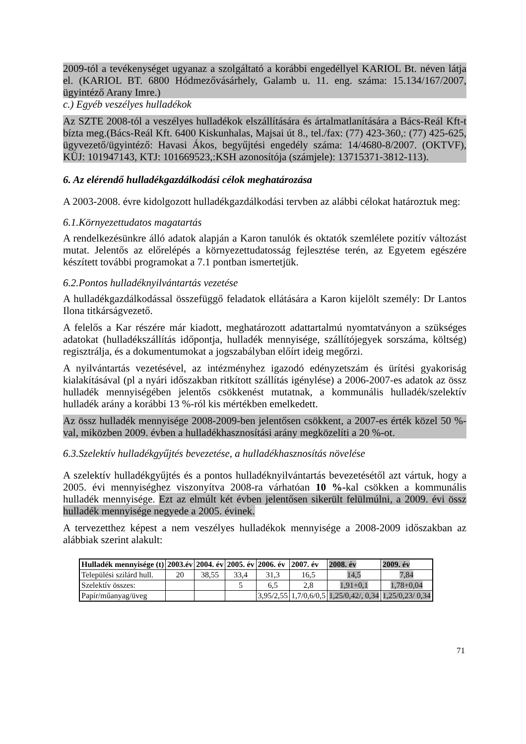2009-tól a tevékenységet ugyanaz a szolgáltató a korábbi engedéllyel KARIOL Bt. néven látja el. (KARIOL BT. 6800 Hódmezővásárhely, Galamb u. 11. eng. száma: 15.134/167/2007, ügyintéző Arany Imre.)
c.) Egyéb veszélyes hulladékok
Az SZTE 2008-tól a veszélyes hulladékok elszállítására és ártalmatlanítására a Bács-Reál Kft-t bízta meg.(Bács-Reál Kft. 6400 Kiskunhalas, Majsai út 8., tel./fax: (77) 423-360,: (77) 425-625, ügyvezető/ügyintéző: Havasi Ákos, begyűjtési engedély száma: 14/4680-8/2007. (OKTVF), KÜJ: 101947143, KTJ: 101669523,:KSH azonosítója (számjele): 13715371-3812-113).
6. Az elérendő hulladékgazdálkodási célok meghatározása
A 2003-2008. évre kidolgozott hulladékgazdálkodási tervben az alábbi célokat határoztuk meg:
6.1.Környezettudatos magatartás
A rendelkezésünkre álló adatok alapján a Karon tanulók és oktatók szemlélete pozitív változást mutat. Jelentős az előrelépés a környezettudatosság fejlesztése terén, az Egyetem egészére készített további programokat a 7.1 pontban ismertetjük.
6.2.Pontos hulladéknyilvántartás vezetése
A hulladékgazdálkodással összefüggő feladatok ellátására a Karon kijelölt személy: Dr Lantos Ilona titkárságvezető.
A felelős a Kar részére már kiadott, meghatározott adattartalmú nyomtatványon a szükséges adatokat (hulladékszállítás időpontja, hulladék mennyisége, szállítójegyek sorszáma, költség) regisztrálja, és a dokumentumokat a jogszabályban előírt ideig megőrzi.
A nyilvántartás vezetésével, az intézményhez igazodó edényzetszám és ürítési gyakoriság kialakításával (pl a nyári időszakban ritkított szállítás igénylése) a 2006-2007-es adatok az össz hulladék mennyiségében jelentős csökkenést mutatnak, a kommunális hulladék/szelektív hulladék arány a korábbi 13 %-ról kis mértékben emelkedett.
Az össz hulladék mennyisége 2008-2009-ben jelentősen csökkent, a 2007-es érték közel 50 %-val, miközben 2009. évben a hulladékhasznosítási arány megközelíti a 20 %-ot.
6.3.Szelektív hulladékgyűjtés bevezetése, a hulladékhasznosítás növelése
A szelektív hulladékgyűjtés és a pontos hulladéknyilvántartás bevezetésétől azt vártuk, hogy a 2005. évi mennyiséghez viszonyítva 2008-ra várhatóan 10 %-kal csökken a kommunális hulladék mennyisége. Ezt az elmúlt két évben jelentősen sikerült felülmúlni, a 2009. évi össz hulladék mennyisége negyede a 2005. évinek.
A tervezetthez képest a nem veszélyes hulladékok mennyisége a 2008-2009 időszakban az alábbiak szerint alakult:
| Hulladék mennyisége (t) | 2003.év | 2004. év | 2005. év | 2006. év | 2007. év | 2008. év | 2009. év |
| --- | --- | --- | --- | --- | --- | --- | --- |
| Települési szilárd hull. | 20 | 38,55 | 33,4 | 31,3 | 16,5 | 14,5 | 7,84 |
| Szelektív összes: | | | 5 | 6,5 | 2,8 | 1,91+0,1 | 1,78+0,04 |
| Papír/műanyag/üveg | | | | 3,95/2,55 | 1,7/0,6/0,5 | 1,25/0,42/, 0,34 | 1,25/0,23/ 0,34 |
71